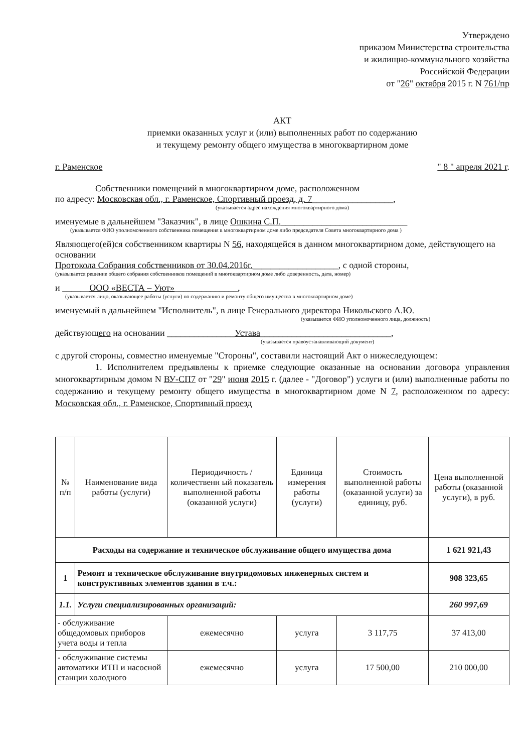Утверждено
приказом Министерства строительства
и жилищно-коммунального хозяйства
Российской Федерации
от "26" октября 2015 г. N 761/пр
АКТ
приемки оказанных услуг и (или) выполненных работ по содержанию
и текущему ремонту общего имущества в многоквартирном доме
г. Раменское " 8 " апреля 2021 г.
Собственники помещений в многоквартирном доме, расположенном
по адресу: Московская обл., г. Раменское, Спортивный проезд, д. 7__________________,
(указывается адрес нахождения многоквартирного дома)
именуемые в дальнейшем "Заказчик", в лице Ошкина С.П.____________________________
(указывается ФИО уполномоченного собственника помещения в многоквартирном доме либо председателя Совета многоквартирного дома )
Являющего(ей)ся собственником квартиры N 56, находящейся в данном многоквартирном доме, действующего на основании
Протокола Собрания собственников от 30.04.2016г.___________________, с одной стороны,
(указывается решение общего собрания собственников помещений в многоквартирном доме либо доверенность, дата, номер)
и ______ООО «ВЕСТА – Уют»______________,
(указывается лицо, оказывающее работы (услуги) по содержанию и ремонту общего имущества в многоквартирном доме)
именуемый в дальнейшем "Исполнитель", в лице Генерального директора Никольского А.Ю.
(указывается ФИО уполномоченного лица, должность)
действующего на основании _______________Устава_____________________________,
(указывается правоустанавливающий документ)
с другой стороны, совместно именуемые "Стороны", составили настоящий Акт о нижеследующем:
1. Исполнителем предъявлены к приемке следующие оказанные на основании договора управления многоквартирным домом N ВУ-СП7 от "29" июня 2015 г. (далее - "Договор") услуги и (или) выполненные работы по содержанию и текущему ремонту общего имущества в многоквартирном доме N 7, расположенном по адресу: Московская обл., г. Раменское, Спортивный проезд
| № п/п | Наименование вида работы (услуги) | Периодичность /количественн ый показатель выполненной работы (оказанной услуги) | Единица измерения работы (услуги) | Стоимость выполненной работы (оказанной услуги) за единицу, руб. | Цена выполненной работы (оказанной услуги), в руб. |
| --- | --- | --- | --- | --- | --- |
| Расходы на содержание и техническое обслуживание общего имущества дома | | | | | 1 621 921,43 |
| 1 | Ремонт и техническое обслуживание внутридомовых инженерных систем и конструктивных элементов здания в т.ч.: | | | | 908 323,65 |
| 1.1. | Услуги специализированных организаций: | | | | 260 997,69 |
| - обслуживание общедомовых приборов учета воды и тепла | | ежемесячно | услуга | 3 117,75 | 37 413,00 |
| - обслуживание системы автоматики ИТП и насосной станции холодного | | ежемесячно | услуга | 17 500,00 | 210 000,00 |